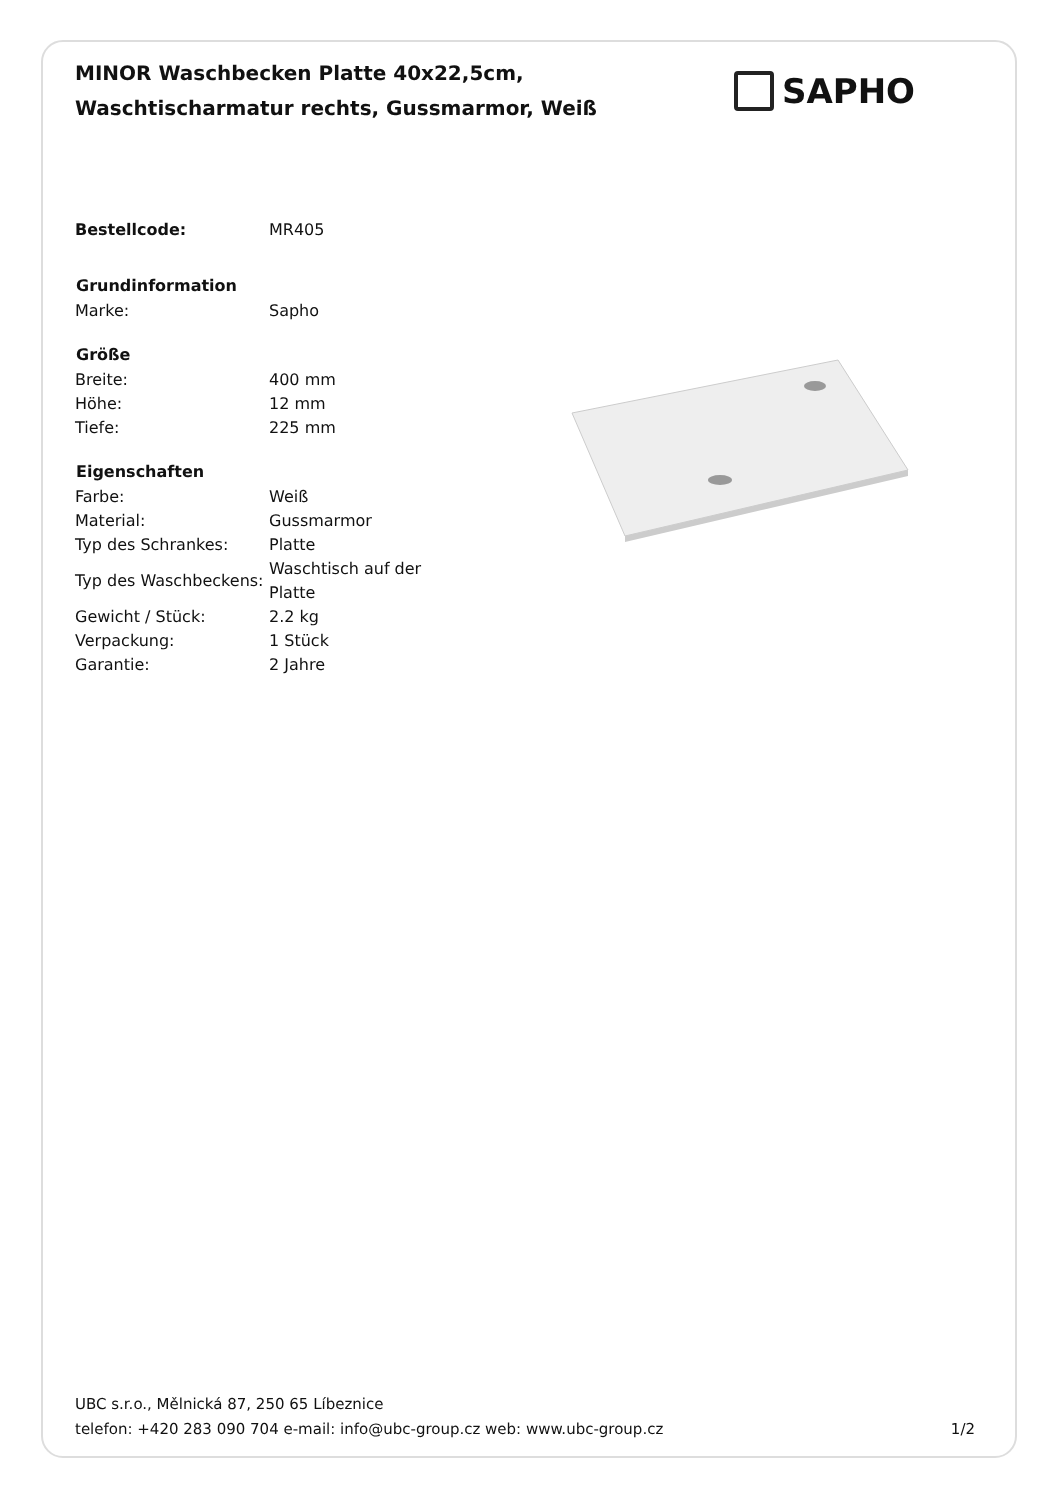MINOR Waschbecken Platte 40x22,5cm,
Waschtischarmatur rechts, Gussmarmor, Weiß
SAPHO
| Bestellcode: | MR405 |
| Grundinformation | |
| Marke: | Sapho |
| Größe | |
| Breite: | 400 mm |
| Höhe: | 12 mm |
| Tiefe: | 225 mm |
| Eigenschaften | |
| Farbe: | Weiß |
| Material: | Gussmarmor |
| Typ des Schrankes: | Platte |
| Typ des Waschbeckens: | Waschtisch auf der Platte |
| Gewicht / Stück: | 2.2 kg |
| Verpackung: | 1 Stück |
| Garantie: | 2 Jahre |
UBC s.r.o., Mělnická 87, 250 65 Líbeznice
telefon: +420 283 090 704 e-mail: info@ubc-group.cz web: www.ubc-group.cz 1/2